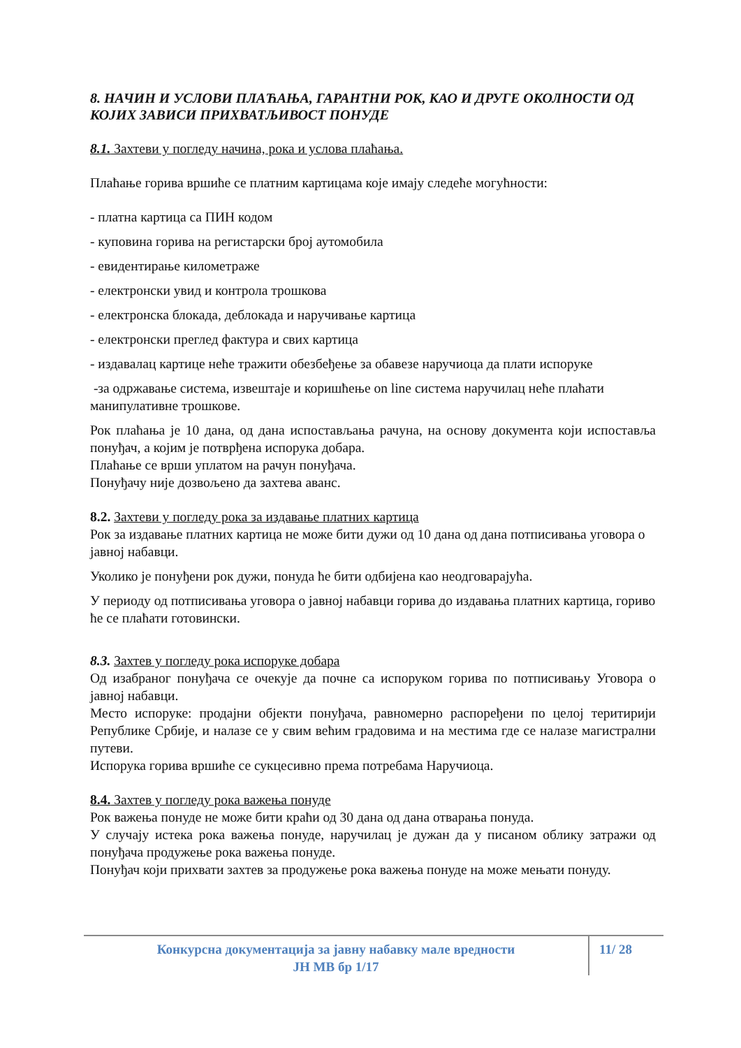8. НАЧИН И УСЛОВИ ПЛАЋАЊА, ГАРАНТНИ РОК, КАО И ДРУГЕ ОКОЛНОСТИ ОД КОЈИХ ЗАВИСИ ПРИХВАТЉИВОСТ ПОНУДЕ
8.1. Захтеви у погледу начина, рока и услова плаћања.
Плаћање горива вршиће се платним картицама које имају следеће могућности:
- платна картица са ПИН кодом
- куповина горива на регистарски број аутомобила
- евидентирање километраже
- електронски увид и контрола трошкова
- електронска блокада, деблокада и наручивање картица
- електронски преглед фактура и свих картица
- издавалац картице неће тражити обезбеђење за обавезе наручиоца да плати испоруке
-за одржавање система, извештаје и коришћење on line система наручилац неће плаћати манипулативне трошкове.
Рок плаћања је 10 дана, од дана испостављања рачуна, на основу документа који испоставља понуђач, а којим је потврђена испорука добара.
Плаћање се врши уплатом на рачун понуђача.
Понуђачу није дозвољено да захтева аванс.
8.2. Захтеви у погледу рока за издавање платних картица
Рок за издавање платних картица не може бити дужи од 10 дана од дана потписивања уговора о јавној набавци.
Уколико је понуђени рок дужи, понуда ће бити одбијена као неодговарајућа.
У периоду од потписивања уговора о јавној набавци горива до издавања платних картица, гориво ће се плаћати готовински.
8.3. Захтев у погледу рока испоруке добара
Од изабраног понуђача се очекује да почне са испоруком горива по потписивању Уговора о јавној набавци.
Место испоруке: продајни објекти понуђача, равномерно распоређени по целој теритирији Републике Србије, и налазе се у свим већим градовима и на местима где се налазе магистрални путеви.
Испорука горива вршиће се сукцесивно према потребама Наручиоца.
8.4. Захтев у погледу рока важења понуде
Рок важења понуде не може бити краћи од 30 дана од дана отварања понуда.
У случају истека рока важења понуде, наручилац је дужан да у писаном облику затражи од понуђача продужење рока важења понуде.
Понуђач који прихвати захтев за продужење рока важења понуде на може мењати понуду.
Конкурсна документација за јавну набавку мале вредности
ЈН МВ бр 1/17
11/ 28